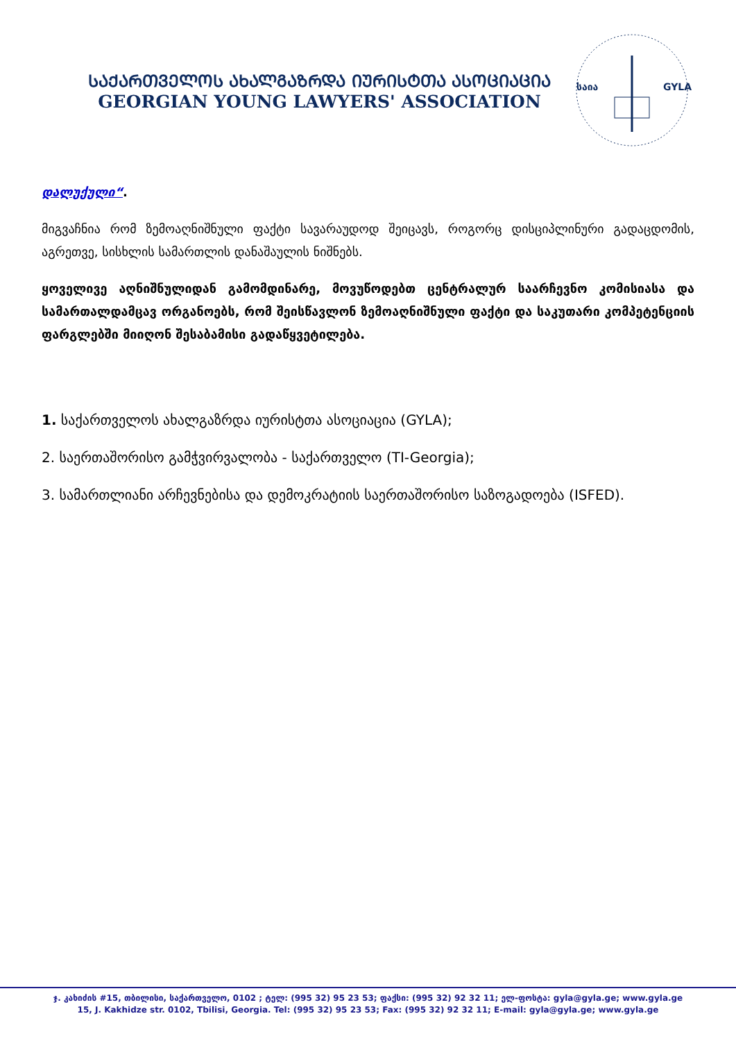ᲡᲐᲥᲐᲠᲗᲕᲔᲚᲝᲡ ᲐᲮᲐᲚᲒᲐᲖᲠᲓᲐ ᲘᲣᲠᲘᲡᲢᲗᲐ ᲐᲡᲝᲪᲘᲐᲪᲘᲐ
GEORGIAN YOUNG LAWYERS' ASSOCIATION
საია
GYLA
დალუქული“.
მიგვაჩნია რომ ზემოაღნიშნული ფაქტი სავარაუდოდ შეიცავს, როგორც დისციპლინური გადაცდომის, აგრეთვე, სისხლის სამართლის დანაშაულის ნიშნებს.
ყოველივე აღნიშნულიდან გამომდინარე, მოვუწოდებთ ცენტრალურ საარჩევნო კომისიასა და სამართალდამცავ ორგანოებს, რომ შეისწავლონ ზემოაღნიშნული ფაქტი და საკუთარი კომპეტენციის ფარგლებში მიიღონ შესაბამისი გადაწყვეტილება.
1. საქართველოს ახალგაზრდა იურისტთა ასოციაცია (GYLA);
2. საერთაშორისო გამჭვირვალობა - საქართველო (TI-Georgia);
3. სამართლიანი არჩევნებისა და დემოკრატიის საერთაშორისო საზოგადოება (ISFED).
ჯ. კახიძის #15, თბილისი, საქართველო, 0102 ; ტელ: (995 32) 95 23 53; ფაქსი: (995 32) 92 32 11; ელ-ფოსტა: gyla@gyla.ge; www.gyla.ge
15, J. Kakhidze str. 0102, Tbilisi, Georgia. Tel: (995 32) 95 23 53; Fax: (995 32) 92 32 11; E-mail: gyla@gyla.ge; www.gyla.ge